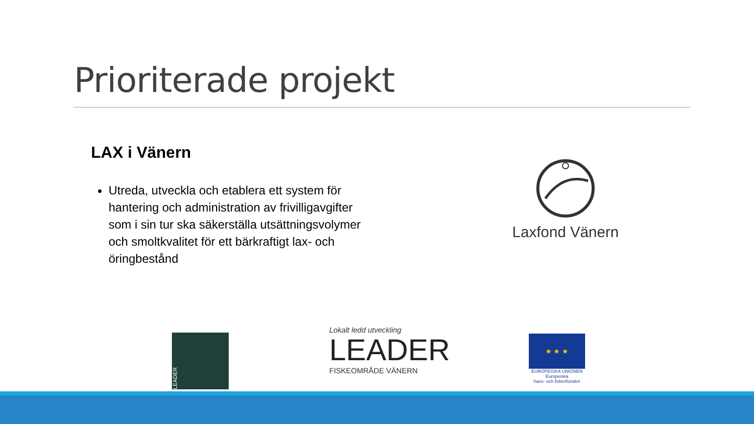Prioriterade projekt
LAX i Vänern
Utreda, utveckla och etablera ett system för hantering och administration av frivilligavgifter som i sin tur ska säkerställa utsättningsvolymer och smoltkvalitet för ett bärkraftigt lax- och öringbestånd
Laxfond Vänern
LEADER
Lokalt ledd utveckling
LEADER
FISKEOMRÅDE VÄNERN
★ ★ ★
EUROPEISKA UNIONEN
Europeiska
havs- och fiskerifonden